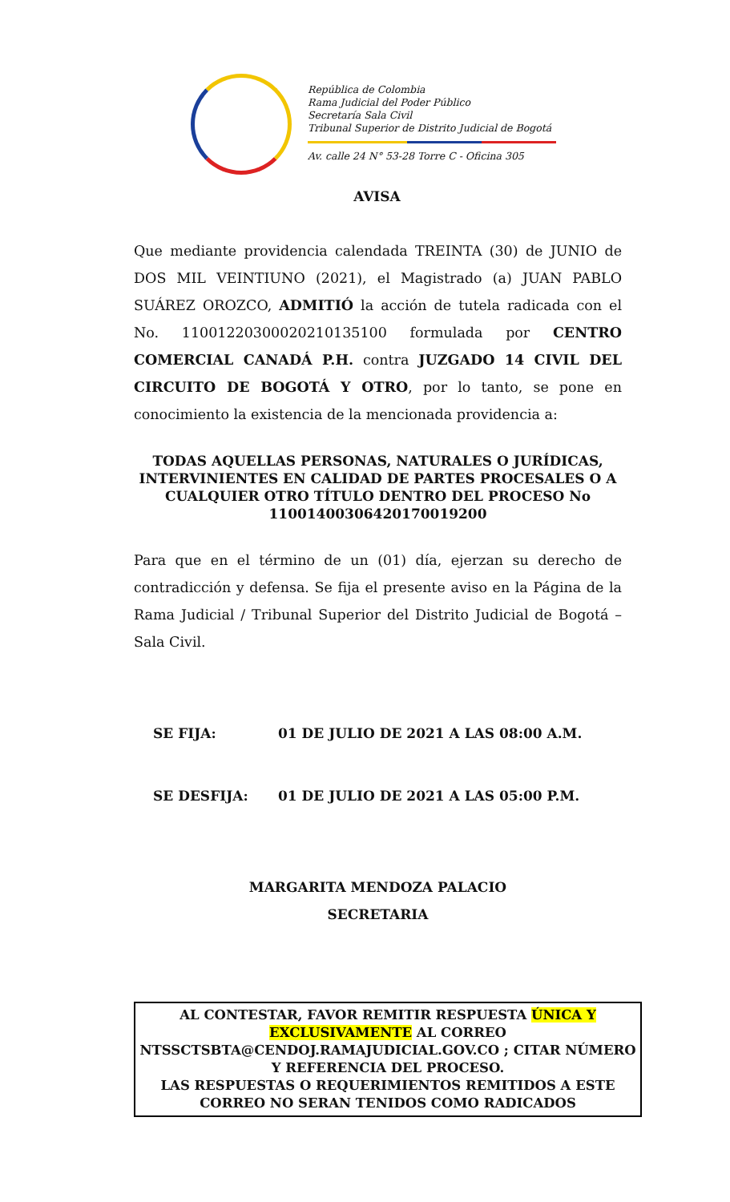República de Colombia
Rama Judicial del Poder Público
Secretaría Sala Civil
Tribunal Superior de Distrito Judicial de Bogotá
Av. calle 24 N° 53-28 Torre C - Oficina 305
AVISA
Que mediante providencia calendada TREINTA (30) de JUNIO de DOS MIL VEINTIUNO (2021), el Magistrado (a) JUAN PABLO SUÁREZ OROZCO, ADMITIÓ la acción de tutela radicada con el No. 11001220300020210135100 formulada por CENTRO COMERCIAL CANADÁ P.H. contra JUZGADO 14 CIVIL DEL CIRCUITO DE BOGOTÁ Y OTRO, por lo tanto, se pone en conocimiento la existencia de la mencionada providencia a:
TODAS AQUELLAS PERSONAS, NATURALES O JURÍDICAS, INTERVINIENTES EN CALIDAD DE PARTES PROCESALES O A CUALQUIER OTRO TÍTULO DENTRO DEL PROCESO No 11001400306420170019200
Para que en el término de un (01) día, ejerzan su derecho de contradicción y defensa. Se fija el presente aviso en la Página de la Rama Judicial / Tribunal Superior del Distrito Judicial de Bogotá – Sala Civil.
SE FIJA: 01 DE JULIO DE 2021 A LAS 08:00 A.M.
SE DESFIJA: 01 DE JULIO DE 2021 A LAS 05:00 P.M.
MARGARITA MENDOZA PALACIO
SECRETARIA
AL CONTESTAR, FAVOR REMITIR RESPUESTA ÚNICA Y EXCLUSIVAMENTE AL CORREO NTSSCTSBTA@CENDOJ.RAMAJUDICIAL.GOV.CO ; CITAR NÚMERO Y REFERENCIA DEL PROCESO.
LAS RESPUESTAS O REQUERIMIENTOS REMITIDOS A ESTE CORREO NO SERAN TENIDOS COMO RADICADOS